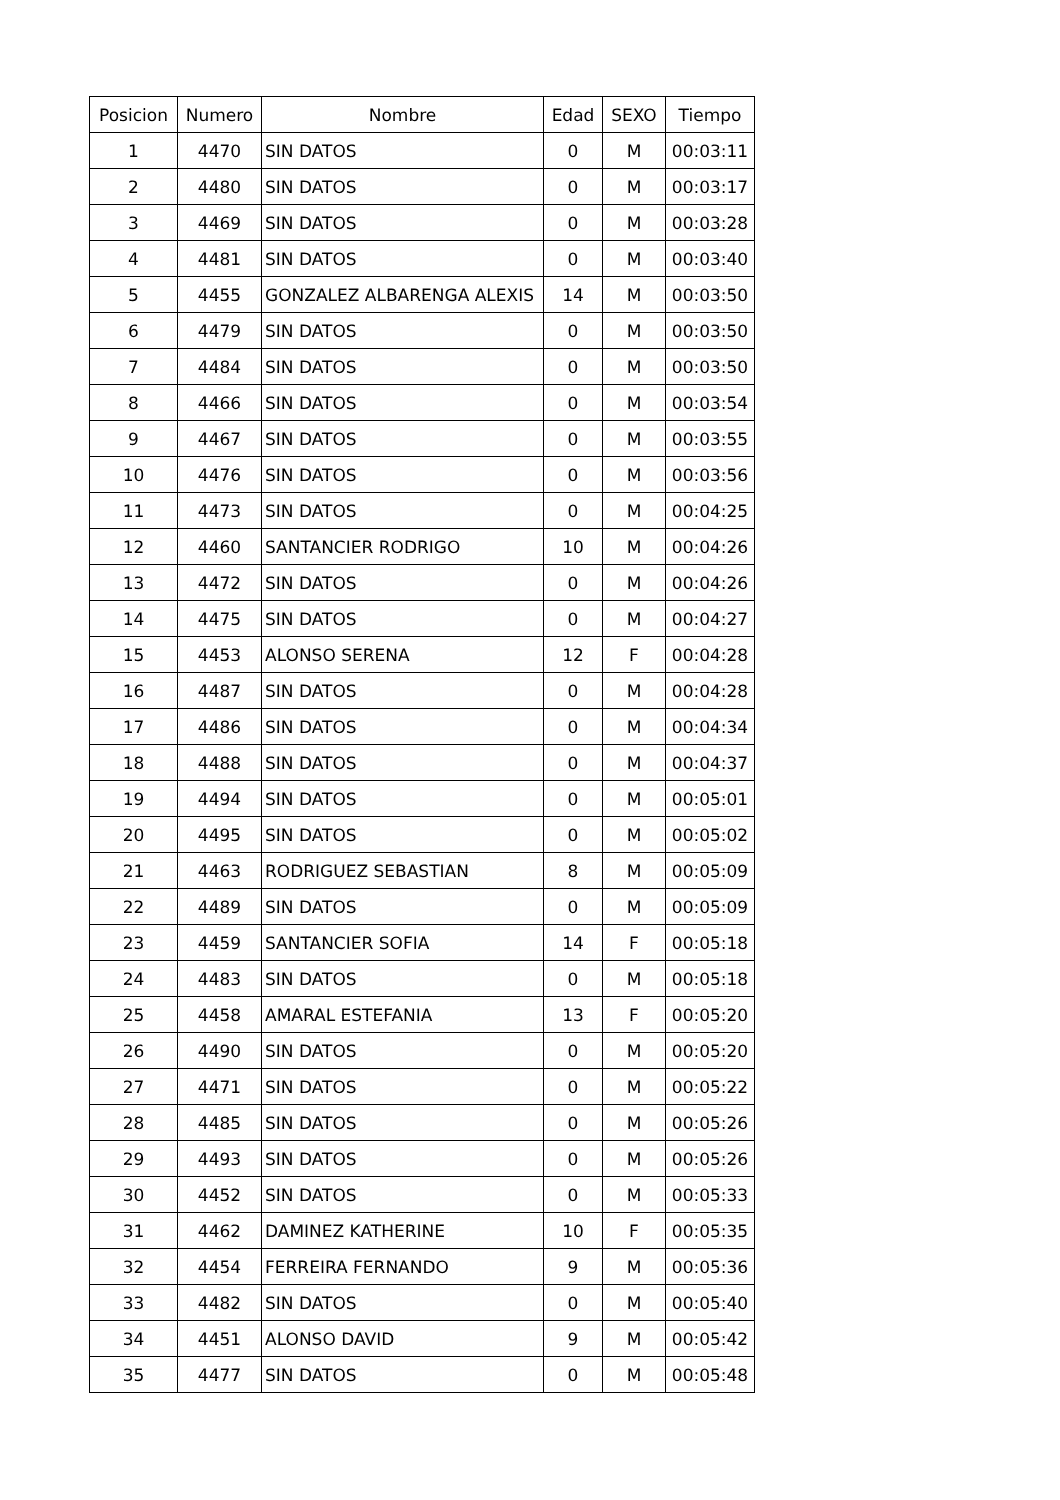| Posicion | Numero | Nombre | Edad | SEXO | Tiempo |
| --- | --- | --- | --- | --- | --- |
| 1 | 4470 | SIN DATOS | 0 | M | 00:03:11 |
| 2 | 4480 | SIN DATOS | 0 | M | 00:03:17 |
| 3 | 4469 | SIN DATOS | 0 | M | 00:03:28 |
| 4 | 4481 | SIN DATOS | 0 | M | 00:03:40 |
| 5 | 4455 | GONZALEZ ALBARENGA ALEXIS | 14 | M | 00:03:50 |
| 6 | 4479 | SIN DATOS | 0 | M | 00:03:50 |
| 7 | 4484 | SIN DATOS | 0 | M | 00:03:50 |
| 8 | 4466 | SIN DATOS | 0 | M | 00:03:54 |
| 9 | 4467 | SIN DATOS | 0 | M | 00:03:55 |
| 10 | 4476 | SIN DATOS | 0 | M | 00:03:56 |
| 11 | 4473 | SIN DATOS | 0 | M | 00:04:25 |
| 12 | 4460 | SANTANCIER RODRIGO | 10 | M | 00:04:26 |
| 13 | 4472 | SIN DATOS | 0 | M | 00:04:26 |
| 14 | 4475 | SIN DATOS | 0 | M | 00:04:27 |
| 15 | 4453 | ALONSO SERENA | 12 | F | 00:04:28 |
| 16 | 4487 | SIN DATOS | 0 | M | 00:04:28 |
| 17 | 4486 | SIN DATOS | 0 | M | 00:04:34 |
| 18 | 4488 | SIN DATOS | 0 | M | 00:04:37 |
| 19 | 4494 | SIN DATOS | 0 | M | 00:05:01 |
| 20 | 4495 | SIN DATOS | 0 | M | 00:05:02 |
| 21 | 4463 | RODRIGUEZ SEBASTIAN | 8 | M | 00:05:09 |
| 22 | 4489 | SIN DATOS | 0 | M | 00:05:09 |
| 23 | 4459 | SANTANCIER SOFIA | 14 | F | 00:05:18 |
| 24 | 4483 | SIN DATOS | 0 | M | 00:05:18 |
| 25 | 4458 | AMARAL ESTEFANIA | 13 | F | 00:05:20 |
| 26 | 4490 | SIN DATOS | 0 | M | 00:05:20 |
| 27 | 4471 | SIN DATOS | 0 | M | 00:05:22 |
| 28 | 4485 | SIN DATOS | 0 | M | 00:05:26 |
| 29 | 4493 | SIN DATOS | 0 | M | 00:05:26 |
| 30 | 4452 | SIN DATOS | 0 | M | 00:05:33 |
| 31 | 4462 | DAMINEZ KATHERINE | 10 | F | 00:05:35 |
| 32 | 4454 | FERREIRA FERNANDO | 9 | M | 00:05:36 |
| 33 | 4482 | SIN DATOS | 0 | M | 00:05:40 |
| 34 | 4451 | ALONSO DAVID | 9 | M | 00:05:42 |
| 35 | 4477 | SIN DATOS | 0 | M | 00:05:48 |